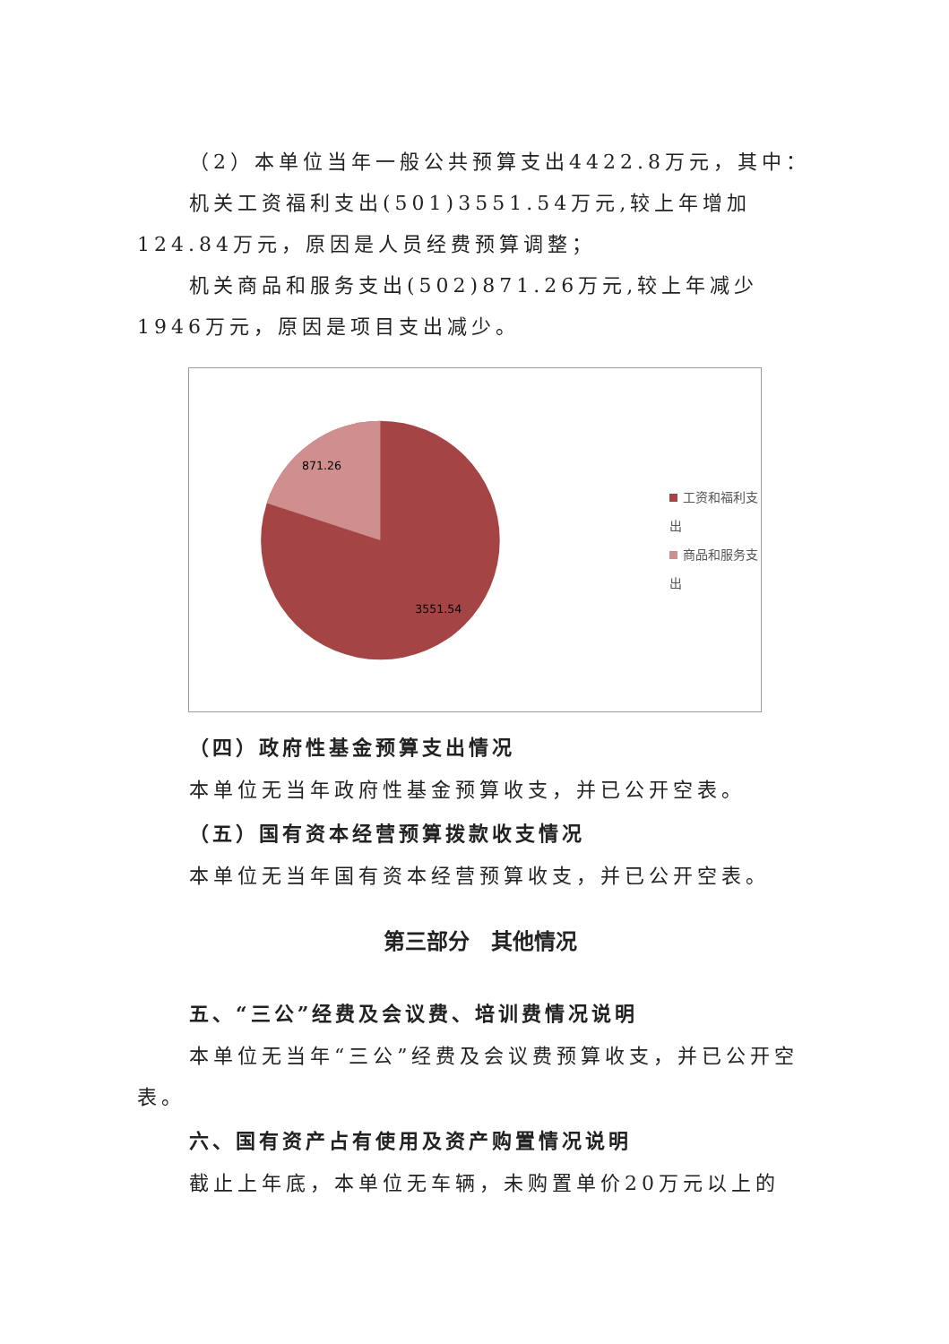（2）本单位当年一般公共预算支出4422.8万元，其中：
机关工资福利支出(501)3551.54万元,较上年增加124.84万元，原因是人员经费预算调整；
机关商品和服务支出(502)871.26万元,较上年减少1946万元，原因是项目支出减少。
871.26
3551.54
工资和福利支出
商品和服务支出
（四）政府性基金预算支出情况
本单位无当年政府性基金预算收支，并已公开空表。
（五）国有资本经营预算拨款收支情况
本单位无当年国有资本经营预算收支，并已公开空表。
第三部分　其他情况
五、“三公”经费及会议费、培训费情况说明
本单位无当年“三公”经费及会议费预算收支，并已公开空表。
六、国有资产占有使用及资产购置情况说明
截止上年底，本单位无车辆，未购置单价20万元以上的